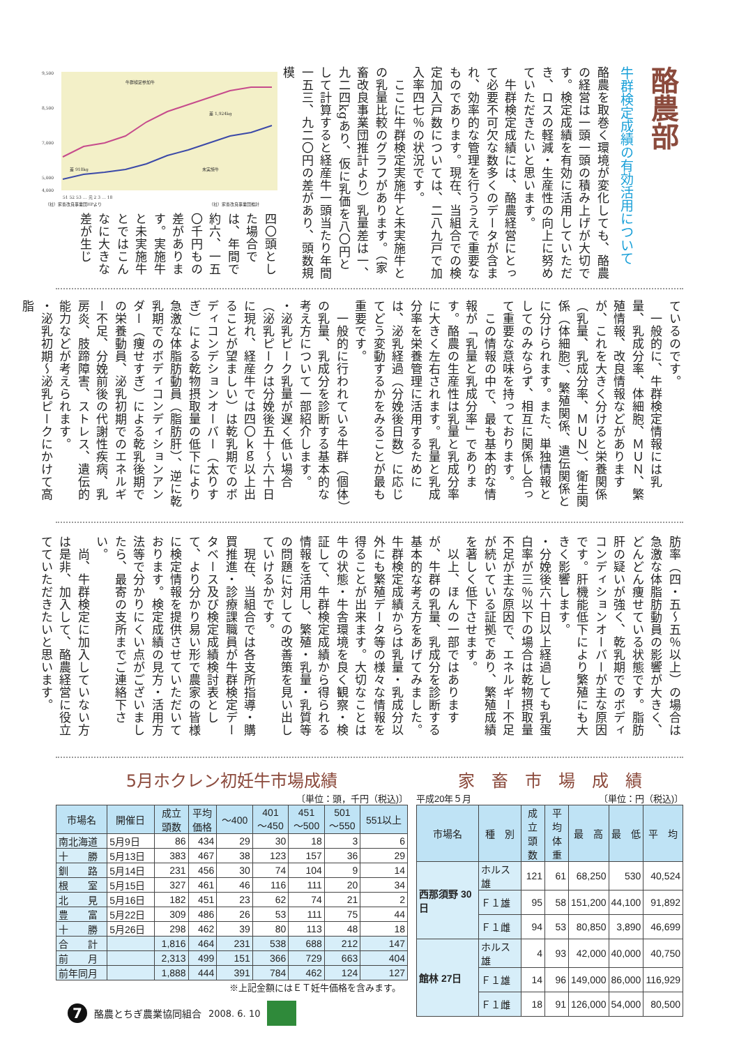酪農部
牛群検定成績の有効活用について
酪農を取巻く環境が変化しても、酪農の経営は一頭一頭の積み上げが大切です。検定成績を有効に活用していただき、ロスの軽減・生産性の向上に努めていただきたいと思います。
　牛群検定成績には、酪農経営にとって必要不可欠な数多くのデータが含まれ、効率的な管理を行ううえで重要なものであります。現在、当組合での検定加入戸数については、二八九戸で加入率四七％の状況です。
　ここに牛群検定実施牛と未実施牛との乳量比較のグラフがあります。（家畜改良事業団推計より）乳量差は一、九二四kgあり、仮に乳価を八〇円として計算すると経産牛一頭当たり年間一五三、九二〇円の差があり、頭数規模
9,500
8,500
7,000
5,000
4,000
牛群検定参加牛
差 1,924kg
差 918kg
未実施牛
51 52 53 … 元 2 3 … 18
（社）家畜改良事業団HPより
（社）家畜改良事業団推計
四〇頭とした場合では、年間で約六、一五〇千円もの差があります。実施牛と未実施牛とではこんなに大きな差が生じ
ているのです。
　一般的に、牛群検定情報には乳量、乳成分率、体細胞、ＭＵＮ、繁殖情報、改良情報などがありますが、これを大きく分けると栄養関係（乳量、乳成分率、ＭＵＮ）、衛生関係（体細胞）、繁殖関係、遺伝関係とに分けられます。また、単独情報としてのみならず、相互に関係し合って重要な意味を持っております。
　この情報の中で、最も基本的な情報が「乳量と乳成分率」であります。酪農の生産性は乳量と乳成分率に大きく左右されます。乳量と乳成分率を栄養管理に活用するためには、泌乳経過（分娩後日数）に応じてどう変動するかをみることが最も重要です。
　一般的に行われている牛群（個体）の乳量、乳成分を診断する基本的な考え方について一部紹介します。
・泌乳ピーク乳量が遅く低い場合（泌乳ピークは分娩後五十〜六十日に現れ、経産牛では四〇ｋｇ以上出ることが望ましい）は乾乳期でのボディコンデションオーバー（太りすぎ）による乾物摂取量の低下により急激な体脂肪動員（脂肪肝）、逆に乾乳期でのボディコンディションアンダー（痩せすぎ）による乾乳後期での栄養動員、泌乳初期でのエネルギー不足、分娩前後の代謝性疾病、乳房炎、肢蹄障害、ストレス、遺伝的能力などが考えられます。
・泌乳初期〜泌乳ピークにかけて高脂
肪率（四・五〜五％以上）の場合は急激な体脂肪動員の影響が大きく、どんどん痩せている状態です。脂肪肝の疑いが強く、乾乳期でのボディコンディションオーバーが主な原因です。肝機能低下により繁殖にも大きく影響します。
・分娩後六十日以上経過しても乳蛋白率が三％以下の場合は乾物摂取量不足が主な原因で、エネルギー不足が続いている証拠であり、繁殖成績を著しく低下させます。
　以上、ほんの一部ではありますが、牛群の乳量、乳成分を診断する基本的な考え方をあげてみました。牛群検定成績からは乳量・乳成分以外にも繁殖データ等の様々な情報を得ることが出来ます。大切なことは牛の状態・牛舎環境を良く観察・検証して、牛群検定成績から得られる情報を活用し、繁殖・乳量・乳質等の問題に対しての改善策を見い出していけるかです。
　現在、当組合では各支所指導・購買推進・診療課職員が牛群検定データベース及び検定成績検討表として、より分かり易い形で農家の皆様に検定情報を提供させていただいております。検定成績の見方・活用方法等で分かりにくい点がございましたら、最寄の支所までご連絡下さい。
　尚、牛群検定に加入していない方は是非、加入して、酪農経営に役立てていただきたいと思います。
5月ホクレン初妊牛市場成績
〔単位：頭，千円（税込)〕
| 市場名 | 開催日 | 成立 頭数 | 平均 価格 | ～400 | 401 ～450 | 451 ～500 | 501 ～550 | 551以上 |
| --- | --- | --- | --- | --- | --- | --- | --- | --- |
| 南北海道 | 5月9日 | 86 | 434 | 29 | 30 | 18 | 3 | 6 |
| 十 勝 | 5月13日 | 383 | 467 | 38 | 123 | 157 | 36 | 29 |
| 釧 路 | 5月14日 | 231 | 456 | 30 | 74 | 104 | 9 | 14 |
| 根 室 | 5月15日 | 327 | 461 | 46 | 116 | 111 | 20 | 34 |
| 北 見 | 5月16日 | 182 | 451 | 23 | 62 | 74 | 21 | 2 |
| 豊 富 | 5月22日 | 309 | 486 | 26 | 53 | 111 | 75 | 44 |
| 十 勝 | 5月26日 | 298 | 462 | 39 | 80 | 113 | 48 | 18 |
| 合 計 | | 1,816 | 464 | 231 | 538 | 688 | 212 | 147 |
| 前 月 | | 2,313 | 499 | 151 | 366 | 729 | 663 | 404 |
| 前年同月 | | 1,888 | 444 | 391 | 784 | 462 | 124 | 127 |
※上記金額にはＥＴ妊牛価格を含みます。
家　畜　市　場　成　績
平成20年５月 〔単位：円（税込)〕
| 市場名 | 種 別 | 成立 頭数 | 平均 体重 | 最 高 | 最 低 | 平 均 |
| --- | --- | --- | --- | --- | --- | --- |
| 西那須野 30日 | ホルス雄 | 121 | 61 | 68,250 | 530 | 40,524 |
| | Ｆ１雄 | 95 | 58 | 151,200 | 44,100 | 91,892 |
| | Ｆ１雌 | 94 | 53 | 80,850 | 3,890 | 46,699 |
| 館林 27日 | ホルス雄 | 4 | 93 | 42,000 | 40,000 | 40,750 |
| | Ｆ１雄 | 14 | 96 | 149,000 | 86,000 | 116,929 |
| | Ｆ１雌 | 18 | 91 | 126,000 | 54,000 | 80,500 |
7
酪農とちぎ農業協同組合 2008. 6. 10